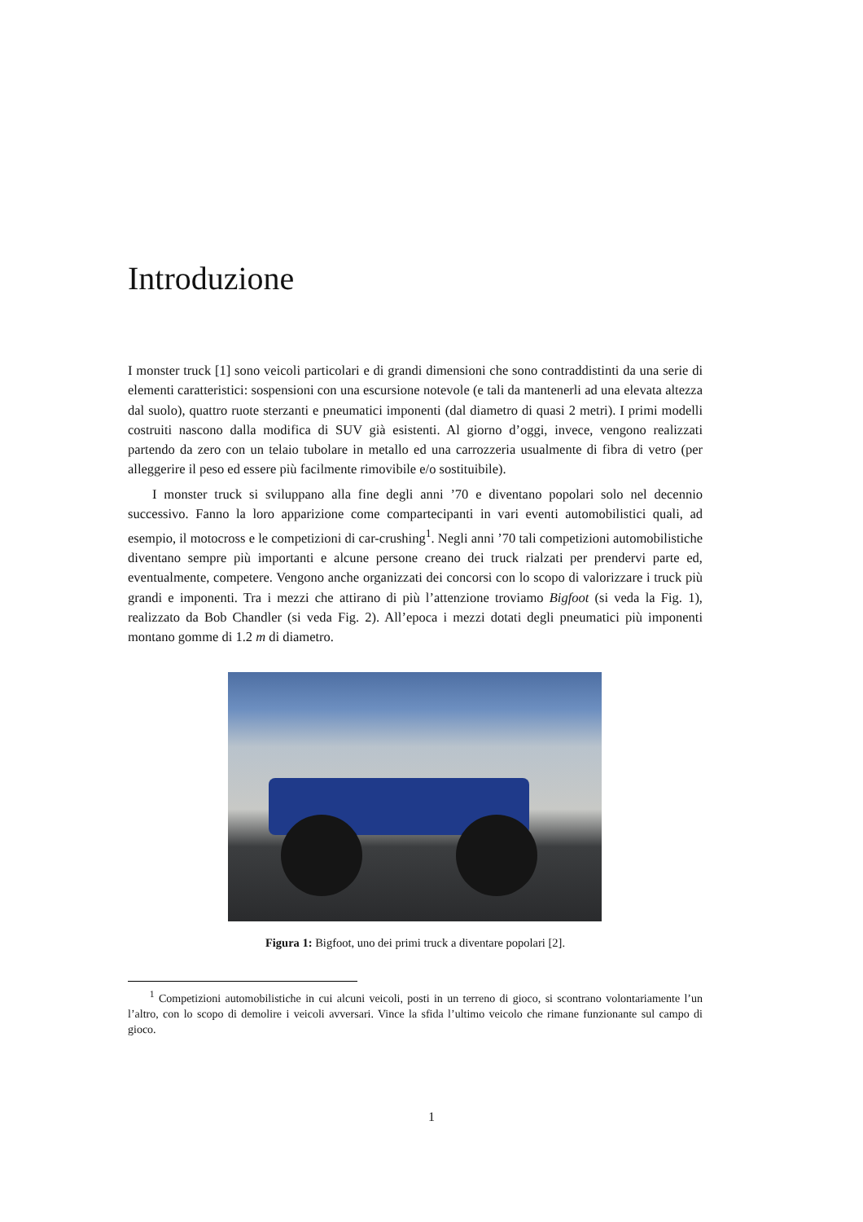Introduzione
I monster truck [1] sono veicoli particolari e di grandi dimensioni che sono contraddistinti da una serie di elementi caratteristici: sospensioni con una escursione notevole (e tali da mantenerli ad una elevata altezza dal suolo), quattro ruote sterzanti e pneumatici imponenti (dal diametro di quasi 2 metri). I primi modelli costruiti nascono dalla modifica di SUV già esistenti. Al giorno d’oggi, invece, vengono realizzati partendo da zero con un telaio tubolare in metallo ed una carrozzeria usualmente di fibra di vetro (per alleggerire il peso ed essere più facilmente rimovibile e/o sostituibile).
I monster truck si sviluppano alla fine degli anni ’70 e diventano popolari solo nel decennio successivo. Fanno la loro apparizione come compartecipanti in vari eventi automobilistici quali, ad esempio, il motocross e le competizioni di car-crushing<sup>1</sup>. Negli anni ’70 tali competizioni automobilistiche diventano sempre più importanti e alcune persone creano dei truck rialzati per prendervi parte ed, eventualmente, competere. Vengono anche organizzati dei concorsi con lo scopo di valorizzare i truck più grandi e imponenti. Tra i mezzi che attirano di più l’attenzione troviamo Bigfoot (si veda la Fig. 1), realizzato da Bob Chandler (si veda Fig. 2). All’epoca i mezzi dotati degli pneumatici più imponenti montano gomme di 1.2 m di diametro.
Figura 1: Bigfoot, uno dei primi truck a diventare popolari [2].
<sup>1</sup> Competizioni automobilistiche in cui alcuni veicoli, posti in un terreno di gioco, si scontrano volontariamente l’un l’altro, con lo scopo di demolire i veicoli avversari. Vince la sfida l’ultimo veicolo che rimane funzionante sul campo di gioco.
1